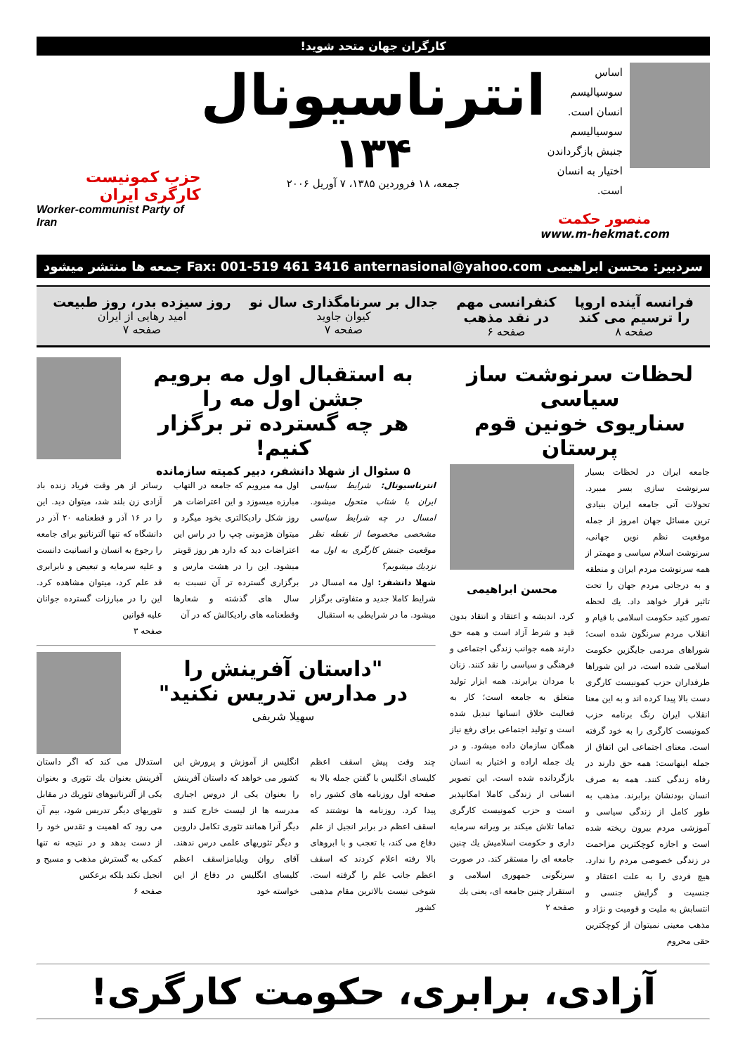کارگران جهان متحد شوید!
اساس سوسیالیسم
انسان است.
سوسیالیسم
جنبش بازگرداندن
اختیار به انسان است.
انترناسیونال
۱۳۴
جمعه، ۱۸ فروردین ۱۳۸۵، ۷ آوریل ۲۰۰۶
حزب کمونیست کارگری ایران
Worker-communist Party of Iran
منصور حکمت
www.m-hekmat.com
سردبیر: محسن ابراهیمی anternasional@yahoo.com Fax: 001-519 461 3416 جمعه ها منتشر میشود
فرانسه آینده اروپا
را ترسیم می کند
صفحه ۸
کنفرانسی مهم
در نقد مذهب
صفحه ۶
جدال بر سرنامگذاری سال نو
کیوان جاوید
صفحه ۷
روز سیزده بدر، روز طبیعت
امید رهایی از ایران
صفحه ۷
لحظات سرنوشت ساز سیاسی
سناریوی خونین قوم پرستان
جامعه ایران در لحظات بسیار سرنوشت سازی بسر میبرد. تحولات آتی جامعه ایران بنیادی ترین مسائل جهان امروز از جمله موقعیت نظم نوین جهانی، سرنوشت اسلام سیاسی و مهمتر از همه سرنوشت مردم ایران و منطقه و به درجاتی مردم جهان را تحت تاثیر قرار خواهد داد. یك لحظه تصور کنید حکومت اسلامی با قیام و انقلاب مردم سرنگون شده است؛ شوراهای مردمی جایگزین حکومت اسلامی شده است، در این شوراها طرفداران حزب کمونیست کارگری دست بالا پیدا کرده اند و به این معنا انقلاب ایران رنگ برنامه حزب کمونیست کارگری را به خود گرفته است. معنای اجتماعی این اتفاق از جمله اینهاست: همه حق دارند در رفاه زندگی کنند. همه به صرف انسان بودنشان برابرند. مذهب به طور کامل از زندگی سیاسی و آموزشی مردم بیرون ریخته شده است و اجازه کوچکترین مزاحمت در زندگی خصوصی مردم را ندارد. هیچ فردی را به علت اعتقاد و جنسیت و گرایش جنسی و انتسابش به ملیت و قومیت و نژاد و مذهب معینی نمیتوان از کوچکترین حقی محروم
محسن ابراهیمی
کرد. اندیشه و اعتقاد و انتقاد بدون قید و شرط آزاد است و همه حق دارند همه جوانب زندگی اجتماعی و فرهنگی و سیاسی را نقد کنند. زنان با مردان برابرند. همه ابزار تولید متعلق به جامعه است؛ کار به فعالیت خلاق انسانها تبدیل شده است و تولید اجتماعی برای رفع نیاز همگان سازمان داده میشود. و در یك جمله اراده و اختیار به انسان بازگردانده شده است. این تصویر انسانی از زندگی کاملا امکانپذیر است و حزب کمونیست کارگری تماما تلاش میکند بر ویرانه سرمایه داری و حکومت اسلامیش یك چنین جامعه ای را مستقر کند. در صورت سرنگونی جمهوری اسلامی و استقرار چنین جامعه ای، یعنی یك
صفحه ۲
به استقبال اول مه برویم
جشن اول مه را
هر چه گسترده تر برگزار کنیم!
۵ سئوال از شهلا دانشفر، دبیر کمیته سازمانده
انترناسیونال: شرایط سیاسی ایران با شتاب متحول میشود. امسال در چه شرایط سیاسی مشخصی مخصوصا از نقطه نظر موقعیت جنبش کارگری به اول مه نزدیك میشویم؟
شهلا دانشفر: اول مه امسال در شرایط کاملا جدید و متفاوتی برگزار میشود. ما در شرایطی به استقبال
اول مه میرویم که جامعه در التهاب مبارزه میسوزد و این اعتراضات هر روز شکل رادیکالتری بخود میگرد و میتوان هژمونی چپ را در راس این اعتراضات دید که دارد هر روز قویتر میشود. این را در هشت مارس و برگزاری گسترده تر آن نسبت به سال های گذشته و شعارها وقطعنامه های رادیکالش که در آن
رساتر از هر وقت فریاد زنده باد آزادی زن بلند شد، میتوان دید. این را در ۱۶ آذر و قطعنامه ۲۰ آذر در دانشگاه که تنها آلترناتیو برای جامعه را رجوع به انسان و انسانیت دانست و علیه سرمایه و تبعیض و نابرابری قد علم کرد، میتوان مشاهده کرد. این را در مبارزات گسترده جوانان علیه قوانین
صفحه ۳
"داستان آفرینش را
در مدارس تدریس نکنید"
سهیلا شریفی
چند وقت پیش اسقف اعظم کلیسای انگلیس با گفتن جمله بالا به صفحه اول روزنامه های کشور راه پیدا کرد. روزنامه ها نوشتند که اسقف اعظم در برابر انجیل از علم دفاع می کند، با تعجب و با ابروهای بالا رفته اعلام کردند که اسقف اعظم جانب علم را گرفته است. شوخی نیست بالاترین مقام مذهبی کشور
انگلیس از آموزش و پرورش این کشور می خواهد که داستان آفرینش را بعنوان یکی از دروس اجباری مدرسه ها از لیست خارج کنند و دیگر آنرا همانند تئوری تکامل داروین و دیگر تئوریهای علمی درس ندهند. آقای روان ویلیامزاسقف اعظم کلیسای انگلیس در دفاع از این خواسته خود
استدلال می کند که اگر داستان آفرینش بعنوان یك تئوری و بعنوان یکی از آلترناتیوهای تئوریك در مقابل تئوریهای دیگر تدریس شود، بیم آن می رود که اهمیت و تقدس خود را از دست بدهد و در نتیجه نه تنها کمکی به گسترش مذهب و مسیح و انجیل نکند بلکه برعکس
صفحه ۶
آزادی، برابری، حکومت کارگری!